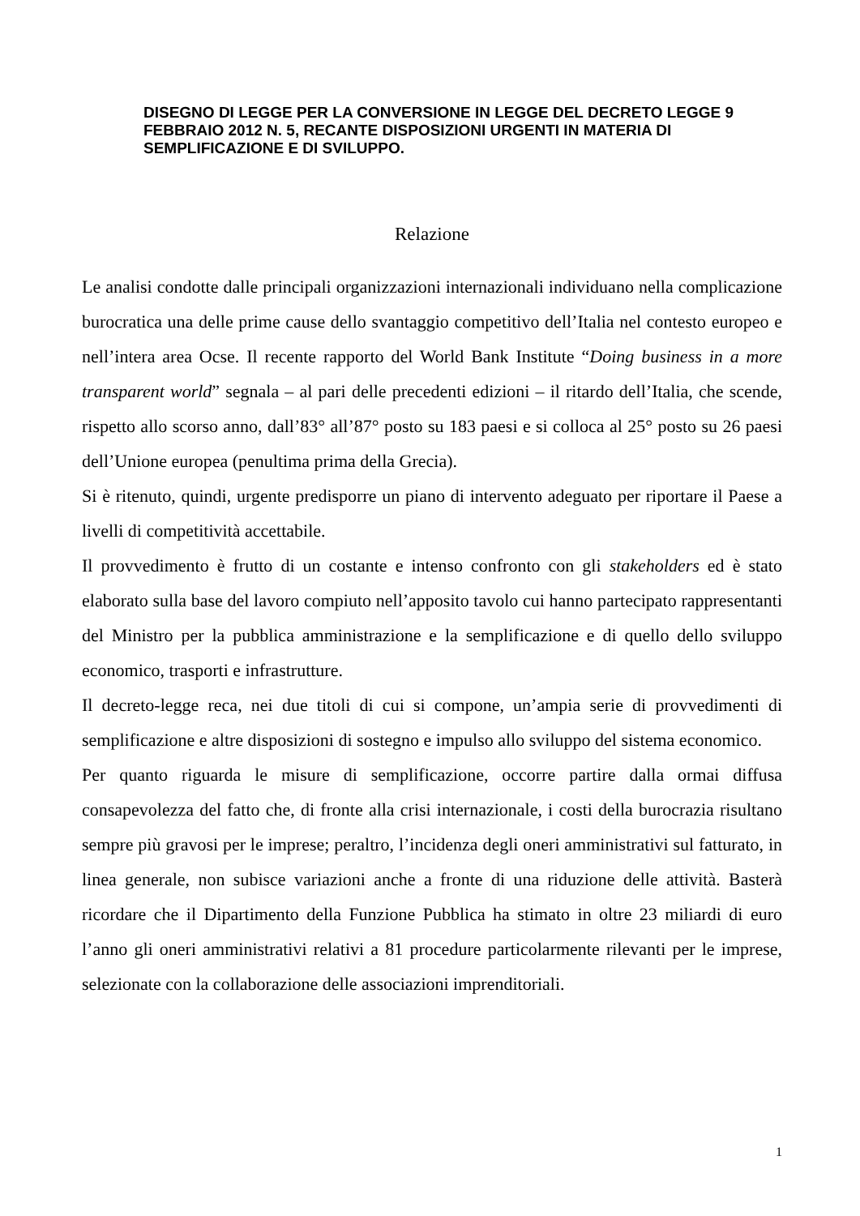DISEGNO DI LEGGE PER LA CONVERSIONE IN LEGGE DEL DECRETO LEGGE 9 FEBBRAIO 2012 N. 5, RECANTE DISPOSIZIONI URGENTI IN MATERIA DI SEMPLIFICAZIONE E DI SVILUPPO.
Relazione
Le analisi condotte dalle principali organizzazioni internazionali individuano nella complicazione burocratica una delle prime cause dello svantaggio competitivo dell’Italia nel contesto europeo e nell’intera area Ocse. Il recente rapporto del World Bank Institute “Doing business in a more transparent world” segnala – al pari delle precedenti edizioni – il ritardo dell’Italia, che scende, rispetto allo scorso anno, dall’83° all’87° posto su 183 paesi e si colloca al 25° posto su 26 paesi dell’Unione europea (penultima prima della Grecia).
Si è ritenuto, quindi, urgente predisporre un piano di intervento adeguato per riportare il Paese a livelli di competitività accettabile.
Il provvedimento è frutto di un costante e intenso confronto con gli stakeholders ed è stato elaborato sulla base del lavoro compiuto nell’apposito tavolo cui hanno partecipato rappresentanti del Ministro per la pubblica amministrazione e la semplificazione e di quello dello sviluppo economico, trasporti e infrastrutture.
Il decreto-legge reca, nei due titoli di cui si compone, un’ampia serie di provvedimenti di semplificazione e altre disposizioni di sostegno e impulso allo sviluppo del sistema economico.
Per quanto riguarda le misure di semplificazione, occorre partire dalla ormai diffusa consapevolezza del fatto che, di fronte alla crisi internazionale, i costi della burocrazia risultano sempre più gravosi per le imprese; peraltro, l’incidenza degli oneri amministrativi sul fatturato, in linea generale, non subisce variazioni anche a fronte di una riduzione delle attività. Basterà ricordare che il Dipartimento della Funzione Pubblica ha stimato in oltre 23 miliardi di euro l’anno gli oneri amministrativi relativi a 81 procedure particolarmente rilevanti per le imprese, selezionate con la collaborazione delle associazioni imprenditoriali.
1